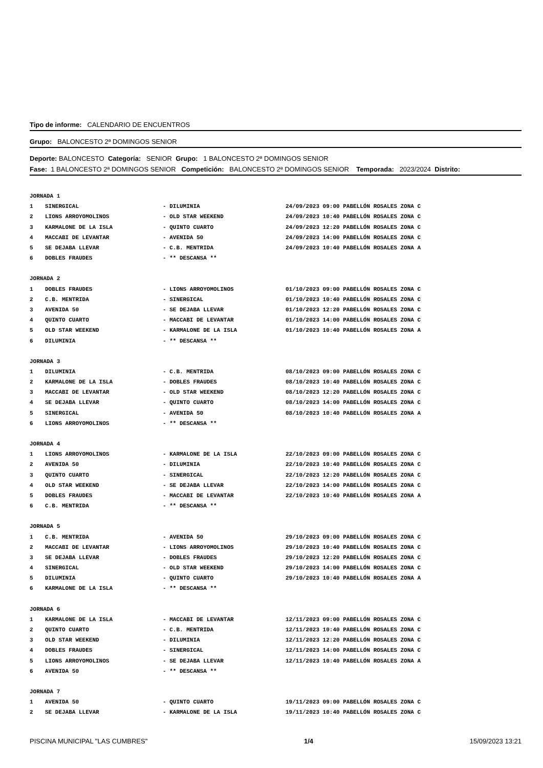Tipo de informe: CALENDARIO DE ENCUENTROS
Grupo: BALONCESTO 2ª DOMINGOS SENIOR
Deporte: BALONCESTO Categoría: SENIOR Grupo: 1 BALONCESTO 2ª DOMINGOS SENIOR
Fase: 1 BALONCESTO 2ª DOMINGOS SENIOR Competición: BALONCESTO 2ª DOMINGOS SENIOR Temporada: 2023/2024 Distrito:
| JORNADA 1 | | | |
| 1 | SINERGICAL | - DILUMINIA | 24/09/2023 09:00 PABELLÓN ROSALES ZONA C |
| 2 | LIONS ARROYOMOLINOS | - OLD STAR WEEKEND | 24/09/2023 10:40 PABELLÓN ROSALES ZONA C |
| 3 | KARMALONE DE LA ISLA | - QUINTO CUARTO | 24/09/2023 12:20 PABELLÓN ROSALES ZONA C |
| 4 | MACCABI DE LEVANTAR | - AVENIDA 50 | 24/09/2023 14:00 PABELLÓN ROSALES ZONA C |
| 5 | SE DEJABA LLEVAR | - C.B. MENTRIDA | 24/09/2023 10:40 PABELLÓN ROSALES ZONA A |
| 6 | DOBLES FRAUDES | - ** DESCANSA ** | |
| JORNADA 2 | | | |
| 1 | DOBLES FRAUDES | - LIONS ARROYOMOLINOS | 01/10/2023 09:00 PABELLÓN ROSALES ZONA C |
| 2 | C.B. MENTRIDA | - SINERGICAL | 01/10/2023 10:40 PABELLÓN ROSALES ZONA C |
| 3 | AVENIDA 50 | - SE DEJABA LLEVAR | 01/10/2023 12:20 PABELLÓN ROSALES ZONA C |
| 4 | QUINTO CUARTO | - MACCABI DE LEVANTAR | 01/10/2023 14:00 PABELLÓN ROSALES ZONA C |
| 5 | OLD STAR WEEKEND | - KARMALONE DE LA ISLA | 01/10/2023 10:40 PABELLÓN ROSALES ZONA A |
| 6 | DILUMINIA | - ** DESCANSA ** | |
| JORNADA 3 | | | |
| 1 | DILUMINIA | - C.B. MENTRIDA | 08/10/2023 09:00 PABELLÓN ROSALES ZONA C |
| 2 | KARMALONE DE LA ISLA | - DOBLES FRAUDES | 08/10/2023 10:40 PABELLÓN ROSALES ZONA C |
| 3 | MACCABI DE LEVANTAR | - OLD STAR WEEKEND | 08/10/2023 12:20 PABELLÓN ROSALES ZONA C |
| 4 | SE DEJABA LLEVAR | - QUINTO CUARTO | 08/10/2023 14:00 PABELLÓN ROSALES ZONA C |
| 5 | SINERGICAL | - AVENIDA 50 | 08/10/2023 10:40 PABELLÓN ROSALES ZONA A |
| 6 | LIONS ARROYOMOLINOS | - ** DESCANSA ** | |
| JORNADA 4 | | | |
| 1 | LIONS ARROYOMOLINOS | - KARMALONE DE LA ISLA | 22/10/2023 09:00 PABELLÓN ROSALES ZONA C |
| 2 | AVENIDA 50 | - DILUMINIA | 22/10/2023 10:40 PABELLÓN ROSALES ZONA C |
| 3 | QUINTO CUARTO | - SINERGICAL | 22/10/2023 12:20 PABELLÓN ROSALES ZONA C |
| 4 | OLD STAR WEEKEND | - SE DEJABA LLEVAR | 22/10/2023 14:00 PABELLÓN ROSALES ZONA C |
| 5 | DOBLES FRAUDES | - MACCABI DE LEVANTAR | 22/10/2023 10:40 PABELLÓN ROSALES ZONA A |
| 6 | C.B. MENTRIDA | - ** DESCANSA ** | |
| JORNADA 5 | | | |
| 1 | C.B. MENTRIDA | - AVENIDA 50 | 29/10/2023 09:00 PABELLÓN ROSALES ZONA C |
| 2 | MACCABI DE LEVANTAR | - LIONS ARROYOMOLINOS | 29/10/2023 10:40 PABELLÓN ROSALES ZONA C |
| 3 | SE DEJABA LLEVAR | - DOBLES FRAUDES | 29/10/2023 12:20 PABELLÓN ROSALES ZONA C |
| 4 | SINERGICAL | - OLD STAR WEEKEND | 29/10/2023 14:00 PABELLÓN ROSALES ZONA C |
| 5 | DILUMINIA | - QUINTO CUARTO | 29/10/2023 10:40 PABELLÓN ROSALES ZONA A |
| 6 | KARMALONE DE LA ISLA | - ** DESCANSA ** | |
| JORNADA 6 | | | |
| 1 | KARMALONE DE LA ISLA | - MACCABI DE LEVANTAR | 12/11/2023 09:00 PABELLÓN ROSALES ZONA C |
| 2 | QUINTO CUARTO | - C.B. MENTRIDA | 12/11/2023 10:40 PABELLÓN ROSALES ZONA C |
| 3 | OLD STAR WEEKEND | - DILUMINIA | 12/11/2023 12:20 PABELLÓN ROSALES ZONA C |
| 4 | DOBLES FRAUDES | - SINERGICAL | 12/11/2023 14:00 PABELLÓN ROSALES ZONA C |
| 5 | LIONS ARROYOMOLINOS | - SE DEJABA LLEVAR | 12/11/2023 10:40 PABELLÓN ROSALES ZONA A |
| 6 | AVENIDA 50 | - ** DESCANSA ** | |
| JORNADA 7 | | | |
| 1 | AVENIDA 50 | - QUINTO CUARTO | 19/11/2023 09:00 PABELLÓN ROSALES ZONA C |
| 2 | SE DEJABA LLEVAR | - KARMALONE DE LA ISLA | 19/11/2023 10:40 PABELLÓN ROSALES ZONA C |
PISCINA MUNICIPAL "LAS CUMBRES" 1/4 15/09/2023 13:21